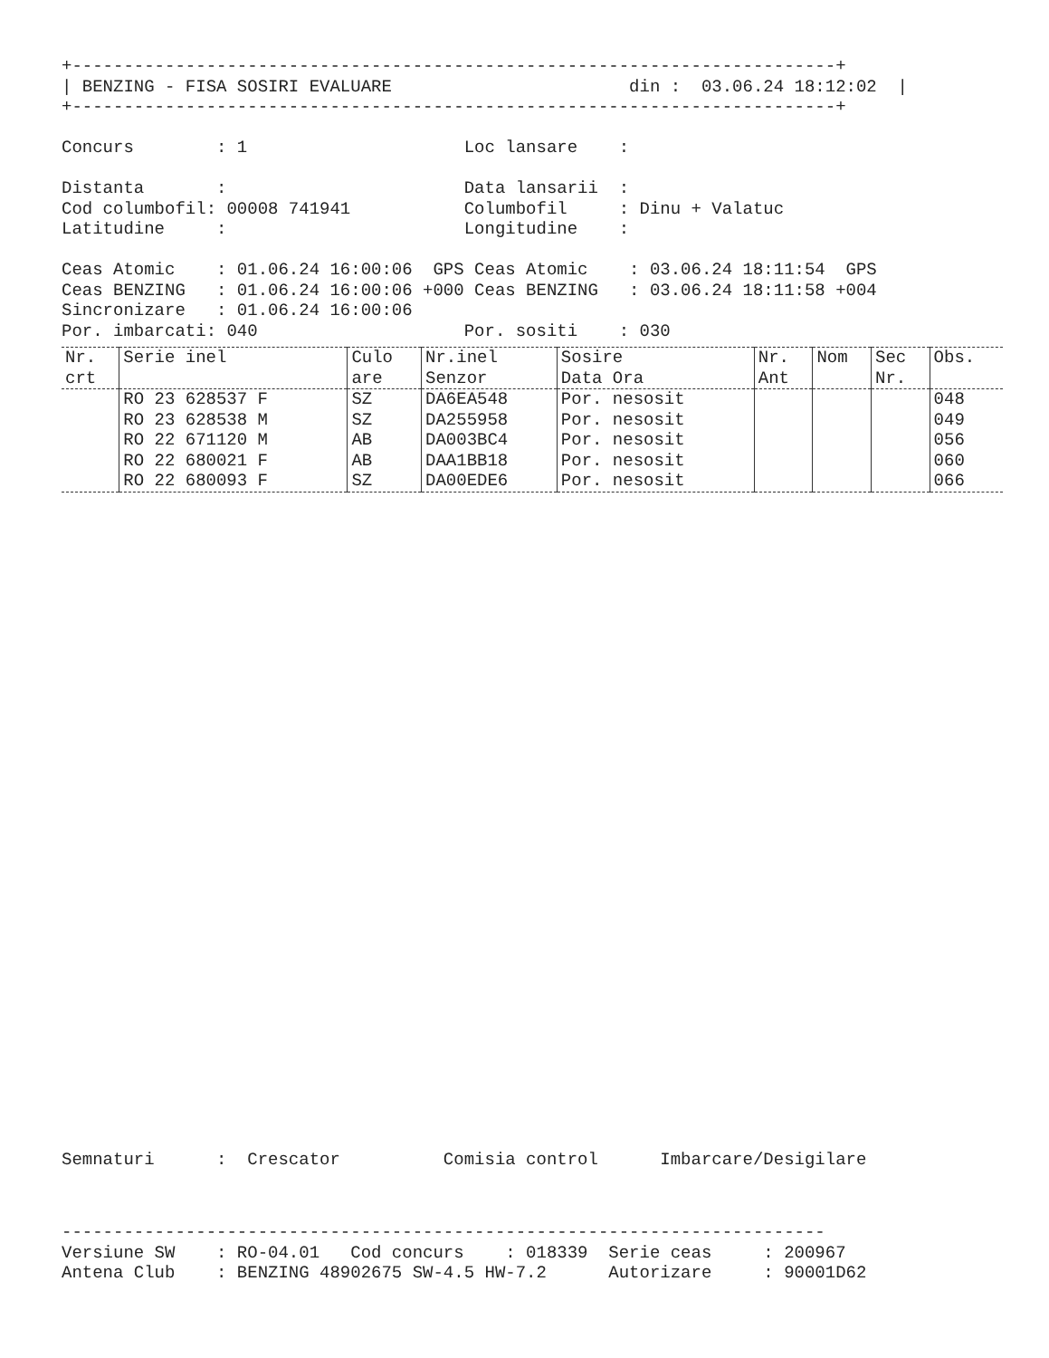+--------------------------------------------------------------------------+
| BENZING - FISA SOSIRI EVALUARE                       din :  03.06.24 18:12:02  |
+--------------------------------------------------------------------------+

Concurs        : 1                     Loc lansare    :

Distanta       :                       Data lansarii  :
Cod columbofil: 00008 741941           Columbofil     : Dinu + Valatuc
Latitudine     :                       Longitudine    :

Ceas Atomic    : 01.06.24 16:00:06  GPS Ceas Atomic    : 03.06.24 18:11:54  GPS
Ceas BENZING   : 01.06.24 16:00:06 +000 Ceas BENZING   : 03.06.24 18:11:58 +004
Sincronizare   : 01.06.24 16:00:06
Por. imbarcati: 040                    Por. sositi    : 030
| Nr. crt | Serie inel | Culo are | Nr.inel Senzor | Sosire Data Ora | Nr. Ant | Nom | Sec Nr. | Obs. |
| --- | --- | --- | --- | --- | --- | --- | --- | --- |
| | RO 23 628537 F | SZ | DA6EA548 | Por. nesosit | | | | 048 |
| | RO 23 628538 M | SZ | DA255958 | Por. nesosit | | | | 049 |
| | RO 22 671120 M | AB | DA003BC4 | Por. nesosit | | | | 056 |
| | RO 22 680021 F | AB | DAA1BB18 | Por. nesosit | | | | 060 |
| | RO 22 680093 F | SZ | DA00EDE6 | Por. nesosit | | | | 066 |
Semnaturi      :  Crescator          Comisia control      Imbarcare/Desigilare
--------------------------------------------------------------------------
Versiune SW    : RO-04.01   Cod concurs    : 018339  Serie ceas     : 200967
Antena Club    : BENZING 48902675 SW-4.5 HW-7.2      Autorizare     : 90001D62